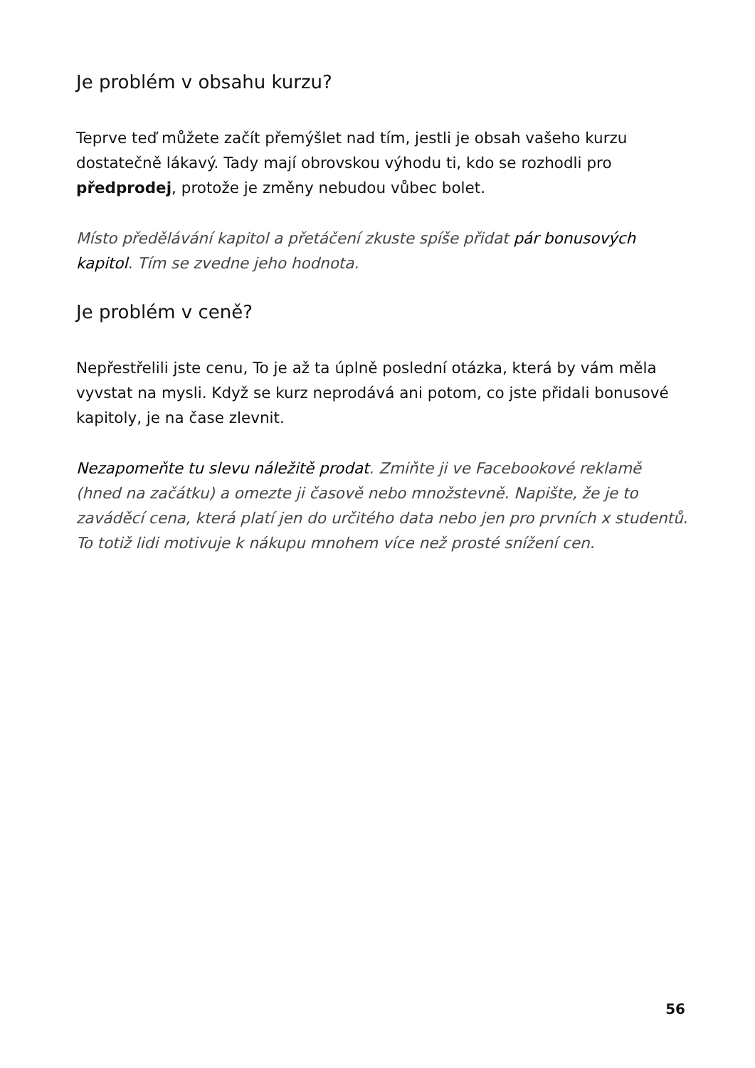Je problém v obsahu kurzu?
Teprve teď můžete začít přemýšlet nad tím, jestli je obsah vašeho kurzu dostatečně lákavý. Tady mají obrovskou výhodu ti, kdo se rozhodli pro předprodej, protože je změny nebudou vůbec bolet.
Místo předělávání kapitol a přetáčení zkuste spíše přidat pár bonusových kapitol. Tím se zvedne jeho hodnota.
Je problém v ceně?
Nepřestřelili jste cenu, To je až ta úplně poslední otázka, která by vám měla vyvstat na mysli. Když se kurz neprodává ani potom, co jste přidali bonusové kapitoly, je na čase zlevnit.
Nezapomeňte tu slevu náležitě prodat. Zmiňte ji ve Facebookové reklamě (hned na začátku) a omezte ji časově nebo množstevně. Napište, že je to zaváděcí cena, která platí jen do určitého data nebo jen pro prvních x studentů. To totiž lidi motivuje k nákupu mnohem více než prosté snížení cen.
56